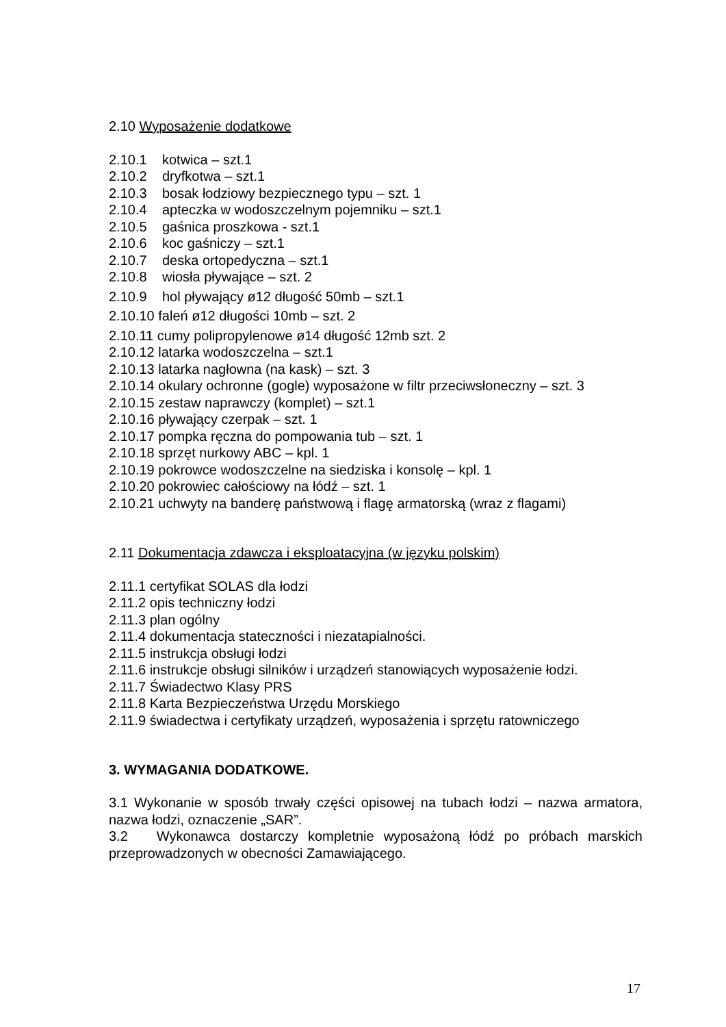2.10 Wyposażenie dodatkowe
2.10.1 kotwica – szt.1
2.10.2 dryfkotwa – szt.1
2.10.3 bosak łodziowy bezpiecznego typu – szt. 1
2.10.4 apteczka w wodoszczelnym pojemniku – szt.1
2.10.5 gaśnica proszkowa - szt.1
2.10.6 koc gaśniczy – szt.1
2.10.7 deska ortopedyczna – szt.1
2.10.8 wiosła pływające – szt. 2
2.10.9 hol pływający ø12 długość 50mb – szt.1
2.10.10 faleń ø12 długości 10mb – szt. 2
2.10.11 cumy polipropylenowe ø14 długość 12mb szt. 2
2.10.12 latarka wodoszczelna – szt.1
2.10.13 latarka nagłowna (na kask) – szt. 3
2.10.14 okulary ochronne (gogle) wyposażone w filtr przeciwsłoneczny – szt. 3
2.10.15 zestaw naprawczy (komplet) – szt.1
2.10.16 pływający czerpak – szt. 1
2.10.17 pompka ręczna do pompowania tub – szt. 1
2.10.18 sprzęt nurkowy ABC – kpl. 1
2.10.19 pokrowce wodoszczelne na siedziska i konsolę – kpl. 1
2.10.20 pokrowiec całościowy na łódź – szt. 1
2.10.21 uchwyty na banderę państwową i flagę armatorską (wraz z flagami)
2.11 Dokumentacja zdawcza i eksploatacyjna (w języku polskim)
2.11.1 certyfikat SOLAS dla łodzi
2.11.2 opis techniczny łodzi
2.11.3 plan ogólny
2.11.4 dokumentacja stateczności i niezatapialności.
2.11.5 instrukcja obsługi łodzi
2.11.6 instrukcje obsługi silników i urządzeń stanowiących wyposażenie łodzi.
2.11.7 Świadectwo Klasy PRS
2.11.8 Karta Bezpieczeństwa Urzędu Morskiego
2.11.9 świadectwa i certyfikaty urządzeń, wyposażenia i sprzętu ratowniczego
3. WYMAGANIA DODATKOWE.
3.1 Wykonanie w sposób trwały części opisowej na tubach łodzi – nazwa armatora, nazwa łodzi, oznaczenie „SAR”.
3.2 Wykonawca dostarczy kompletnie wyposażoną łódź po próbach marskich przeprowadzonych w obecności Zamawiającego.
17